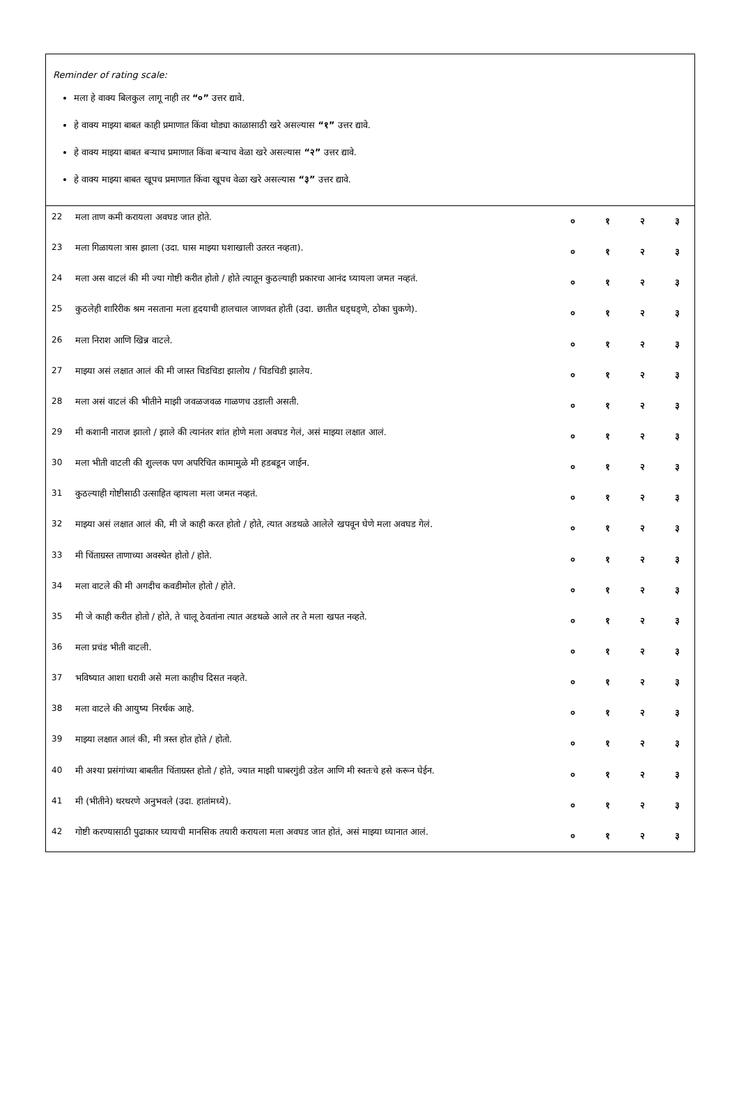Reminder of rating scale:
मला हे वाक्य बिलकुल लागू नाही तर “०” उत्तर द्यावे.
हे वाक्य माझ्या बाबत काही प्रमाणात किंवा थोड्या काळासाठी खरे असल्यास “१” उत्तर द्यावे.
हे वाक्य माझ्या बाबत बऱ्याच प्रमाणात किंवा बऱ्याच वेळा खरे असल्यास “२” उत्तर द्यावे.
हे वाक्य माझ्या बाबत खूपच प्रमाणात किंवा खूपच वेळा खरे असल्यास “३” उत्तर द्यावे.
| 22 | मला ताण कमी करायला अवघड जात होते. | ० | १ | २ | ३ |
| 23 | मला गिळायला त्रास झाला (उदा. घास माझ्या घशाखाली उतरत नव्हता). | ० | १ | २ | ३ |
| 24 | मला अस वाटलं की मी ज्या गोष्टी करीत होतो / होते त्यातून कुठल्याही प्रकारचा आनंद घ्यायला जमत नव्हतं. | ० | १ | २ | ३ |
| 25 | कुठलेही शारिरीक श्रम नसताना मला हृदयाची हालचाल जाणवत होती (उदा. छातीत धड्धड्णे, ठोका चुकणे). | ० | १ | २ | ३ |
| 26 | मला निराश आणि खिन्न वाटले. | ० | १ | २ | ३ |
| 27 | माझ्या असं लक्षात आलं की मी जास्त चिडचिडा झालोय / चिडचिडी झालेय. | ० | १ | २ | ३ |
| 28 | मला असं वाटलं की भीतीने माझी जवळजवळ गाळणच उडाली असती. | ० | १ | २ | ३ |
| 29 | मी कशानी नाराज झालो / झाले की त्यानंतर शांत होणे मला अवघड गेलं, असं माझ्या लक्षात आलं. | ० | १ | २ | ३ |
| 30 | मला भीती वाटली की शुल्लक पण अपरिचित कामामुळे मी हडबडून जाईन. | ० | १ | २ | ३ |
| 31 | कुठल्याही गोष्टीसाठी उत्साहित व्हायला मला जमत नव्हतं. | ० | १ | २ | ३ |
| 32 | माझ्या असं लक्षात आलं की, मी जे काही करत होतो / होते, त्यात अडथळे आलेले खपवून घेणे मला अवघड गेलं. | ० | १ | २ | ३ |
| 33 | मी चिंताग्रस्त ताणाच्या अवस्थेत होतो / होते. | ० | १ | २ | ३ |
| 34 | मला वाटले की मी अगदीच कवडीमोल होतो / होते. | ० | १ | २ | ३ |
| 35 | मी जे काही करीत होतो / होते, ते चालू ठेवतांना त्यात अडथळे आले तर ते मला खपत नव्हते. | ० | १ | २ | ३ |
| 36 | मला प्रचंड भीती वाटली. | ० | १ | २ | ३ |
| 37 | भविष्यात आशा धरावी असे मला काहीच दिसत नव्हते. | ० | १ | २ | ३ |
| 38 | मला वाटले की आयुष्य निरर्थक आहे. | ० | १ | २ | ३ |
| 39 | माझ्या लक्षात आलं की, मी त्रस्त होत होते / होतो. | ० | १ | २ | ३ |
| 40 | मी अश्या प्रसंगांच्या बाबतीत चिंताग्रस्त होतो / होते, ज्यात माझी घाबरगुंडी उडेल आणि मी स्वतःचे हसे करून घेईन. | ० | १ | २ | ३ |
| 41 | मी (भीतीने) थरथरणे अनुभवले (उदा. हातांमध्ये). | ० | १ | २ | ३ |
| 42 | गोष्टी करण्यासाठी पुढाकार घ्यायची मानसिक तयारी करायला मला अवघड जात होतं, असं माझ्या ध्यानात आलं. | ० | १ | २ | ३ |